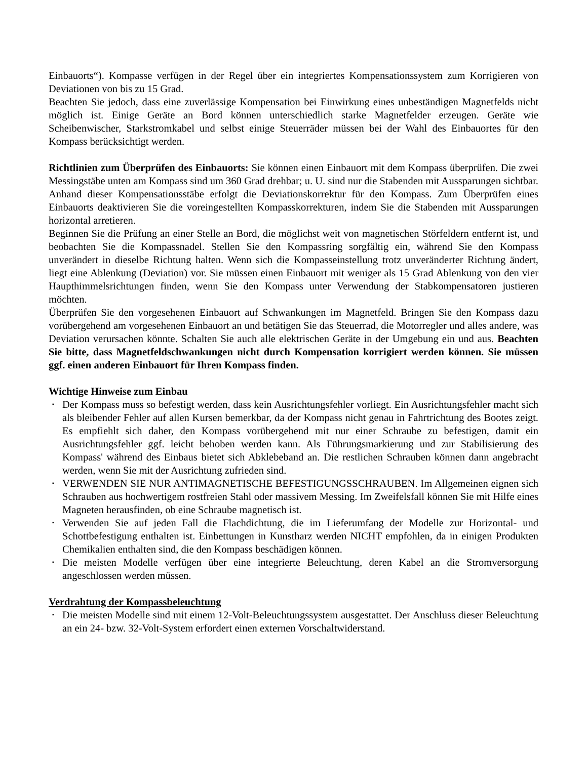Einbauorts“). Kompasse verfügen in der Regel über ein integriertes Kompensationssystem zum Korrigieren von Deviationen von bis zu 15 Grad.
Beachten Sie jedoch, dass eine zuverlässige Kompensation bei Einwirkung eines unbeständigen Magnetfelds nicht möglich ist. Einige Geräte an Bord können unterschiedlich starke Magnetfelder erzeugen. Geräte wie Scheibenwischer, Starkstromkabel und selbst einige Steuerräder müssen bei der Wahl des Einbauortes für den Kompass berücksichtigt werden.
Richtlinien zum Überprüfen des Einbauorts: Sie können einen Einbauort mit dem Kompass überprüfen. Die zwei Messingstäbe unten am Kompass sind um 360 Grad drehbar; u. U. sind nur die Stabenden mit Aussparungen sichtbar. Anhand dieser Kompensationsstäbe erfolgt die Deviationskorrektur für den Kompass. Zum Überprüfen eines Einbauorts deaktivieren Sie die voreingestellten Kompasskorrekturen, indem Sie die Stabenden mit Aussparungen horizontal arretieren.
Beginnen Sie die Prüfung an einer Stelle an Bord, die möglichst weit von magnetischen Störfeldern entfernt ist, und beobachten Sie die Kompassnadel. Stellen Sie den Kompassring sorgfältig ein, während Sie den Kompass unverändert in dieselbe Richtung halten. Wenn sich die Kompasseinstellung trotz unveränderter Richtung ändert, liegt eine Ablenkung (Deviation) vor. Sie müssen einen Einbauort mit weniger als 15 Grad Ablenkung von den vier Haupthimmelsrichtungen finden, wenn Sie den Kompass unter Verwendung der Stabkompensatoren justieren möchten.
Überprüfen Sie den vorgesehenen Einbauort auf Schwankungen im Magnetfeld. Bringen Sie den Kompass dazu vorübergehend am vorgesehenen Einbauort an und betätigen Sie das Steuerrad, die Motorregler und alles andere, was Deviation verursachen könnte. Schalten Sie auch alle elektrischen Geräte in der Umgebung ein und aus. Beachten Sie bitte, dass Magnetfeldschwankungen nicht durch Kompensation korrigiert werden können. Sie müssen ggf. einen anderen Einbauort für Ihren Kompass finden.
Wichtige Hinweise zum Einbau
▪ Der Kompass muss so befestigt werden, dass kein Ausrichtungsfehler vorliegt. Ein Ausrichtungsfehler macht sich als bleibender Fehler auf allen Kursen bemerkbar, da der Kompass nicht genau in Fahrtrichtung des Bootes zeigt. Es empfiehlt sich daher, den Kompass vorübergehend mit nur einer Schraube zu befestigen, damit ein Ausrichtungsfehler ggf. leicht behoben werden kann. Als Führungsmarkierung und zur Stabilisierung des Kompass' während des Einbaus bietet sich Abklebeband an. Die restlichen Schrauben können dann angebracht werden, wenn Sie mit der Ausrichtung zufrieden sind.
▪ VERWENDEN SIE NUR ANTIMAGNETISCHE BEFESTIGUNGSSCHRAUBEN. Im Allgemeinen eignen sich Schrauben aus hochwertigem rostfreien Stahl oder massivem Messing. Im Zweifelsfall können Sie mit Hilfe eines Magneten herausfinden, ob eine Schraube magnetisch ist.
▪ Verwenden Sie auf jeden Fall die Flachdichtung, die im Lieferumfang der Modelle zur Horizontal- und Schottbefestigung enthalten ist. Einbettungen in Kunstharz werden NICHT empfohlen, da in einigen Produkten Chemikalien enthalten sind, die den Kompass beschädigen können.
▪ Die meisten Modelle verfügen über eine integrierte Beleuchtung, deren Kabel an die Stromversorgung angeschlossen werden müssen.
Verdrahtung der Kompassbeleuchtung
▪ Die meisten Modelle sind mit einem 12-Volt-Beleuchtungssystem ausgestattet. Der Anschluss dieser Beleuchtung an ein 24- bzw. 32-Volt-System erfordert einen externen Vorschaltwiderstand.